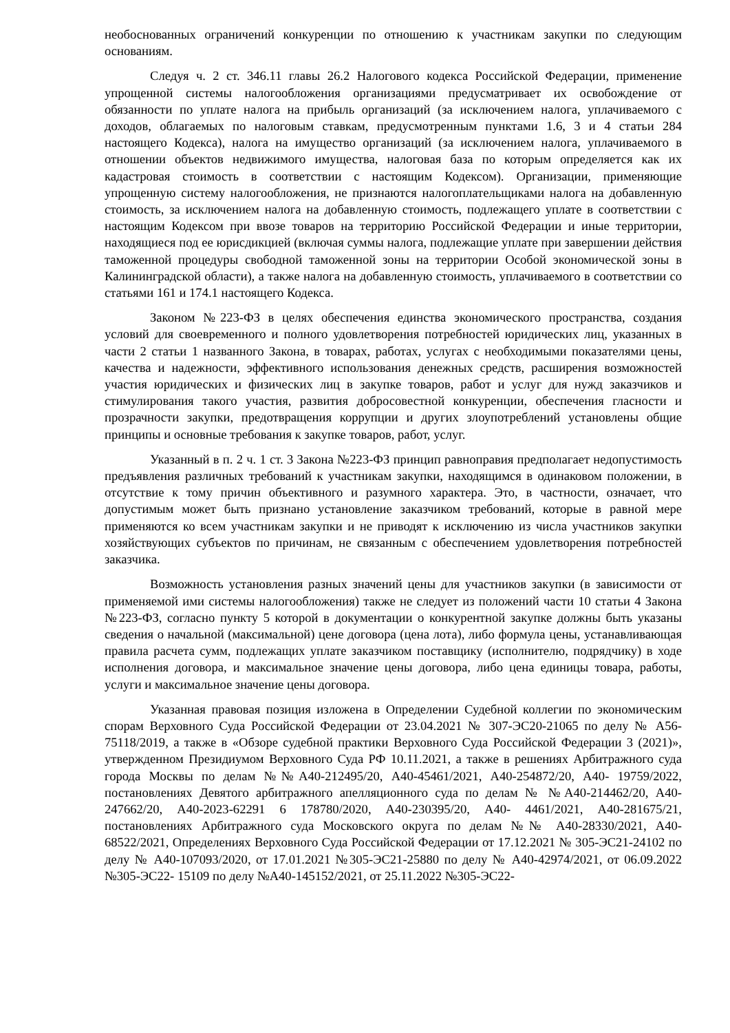необоснованных ограничений конкуренции по отношению к участникам закупки по следующим основаниям.
Следуя ч. 2 ст. 346.11 главы 26.2 Налогового кодекса Российской Федерации, применение упрощенной системы налогообложения организациями предусматривает их освобождение от обязанности по уплате налога на прибыль организаций (за исключением налога, уплачиваемого с доходов, облагаемых по налоговым ставкам, предусмотренным пунктами 1.6, 3 и 4 статьи 284 настоящего Кодекса), налога на имущество организаций (за исключением налога, уплачиваемого в отношении объектов недвижимого имущества, налоговая база по которым определяется как их кадастровая стоимость в соответствии с настоящим Кодексом). Организации, применяющие упрощенную систему налогообложения, не признаются налогоплательщиками налога на добавленную стоимость, за исключением налога на добавленную стоимость, подлежащего уплате в соответствии с настоящим Кодексом при ввозе товаров на территорию Российской Федерации и иные территории, находящиеся под ее юрисдикцией (включая суммы налога, подлежащие уплате при завершении действия таможенной процедуры свободной таможенной зоны на территории Особой экономической зоны в Калининградской области), а также налога на добавленную стоимость, уплачиваемого в соответствии со статьями 161 и 174.1 настоящего Кодекса.
Законом №223-ФЗ в целях обеспечения единства экономического пространства, создания условий для своевременного и полного удовлетворения потребностей юридических лиц, указанных в части 2 статьи 1 названного Закона, в товарах, работах, услугах с необходимыми показателями цены, качества и надежности, эффективного использования денежных средств, расширения возможностей участия юридических и физических лиц в закупке товаров, работ и услуг для нужд заказчиков и стимулирования такого участия, развития добросовестной конкуренции, обеспечения гласности и прозрачности закупки, предотвращения коррупции и других злоупотреблений установлены общие принципы и основные требования к закупке товаров, работ, услуг.
Указанный в п. 2 ч. 1 ст. 3 Закона №223-ФЗ принцип равноправия предполагает недопустимость предъявления различных требований к участникам закупки, находящимся в одинаковом положении, в отсутствие к тому причин объективного и разумного характера. Это, в частности, означает, что допустимым может быть признано установление заказчиком требований, которые в равной мере применяются ко всем участникам закупки и не приводят к исключению из числа участников закупки хозяйствующих субъектов по причинам, не связанным с обеспечением удовлетворения потребностей заказчика.
Возможность установления разных значений цены для участников закупки (в зависимости от применяемой ими системы налогообложения) также не следует из положений части 10 статьи 4 Закона №223-ФЗ, согласно пункту 5 которой в документации о конкурентной закупке должны быть указаны сведения о начальной (максимальной) цене договора (цена лота), либо формула цены, устанавливающая правила расчета сумм, подлежащих уплате заказчиком поставщику (исполнителю, подрядчику) в ходе исполнения договора, и максимальное значение цены договора, либо цена единицы товара, работы, услуги и максимальное значение цены договора.
Указанная правовая позиция изложена в Определении Судебной коллегии по экономическим спорам Верховного Суда Российской Федерации от 23.04.2021 № 307-ЭС20-21065 по делу № А56-75118/2019, а также в «Обзоре судебной практики Верховного Суда Российской Федерации 3 (2021)», утвержденном Президиумом Верховного Суда РФ 10.11.2021, а также в решениях Арбитражного суда города Москвы по делам №№А40-212495/20, А40-45461/2021, А40-254872/20, А40- 19759/2022, постановлениях Девятого арбитражного апелляционного суда по делам № №А40-214462/20, А40-247662/20, А40-2023-62291 6 178780/2020, А40-230395/20, А40- 4461/2021, А40-281675/21, постановлениях Арбитражного суда Московского округа по делам №№ А40-28330/2021, А40-68522/2021, Определениях Верховного Суда Российской Федерации от 17.12.2021 № 305-ЭС21-24102 по делу № А40-107093/2020, от 17.01.2021 №305-ЭС21-25880 по делу № А40-42974/2021, от 06.09.2022 №305-ЭС22- 15109 по делу №А40-145152/2021, от 25.11.2022 №305-ЭС22-